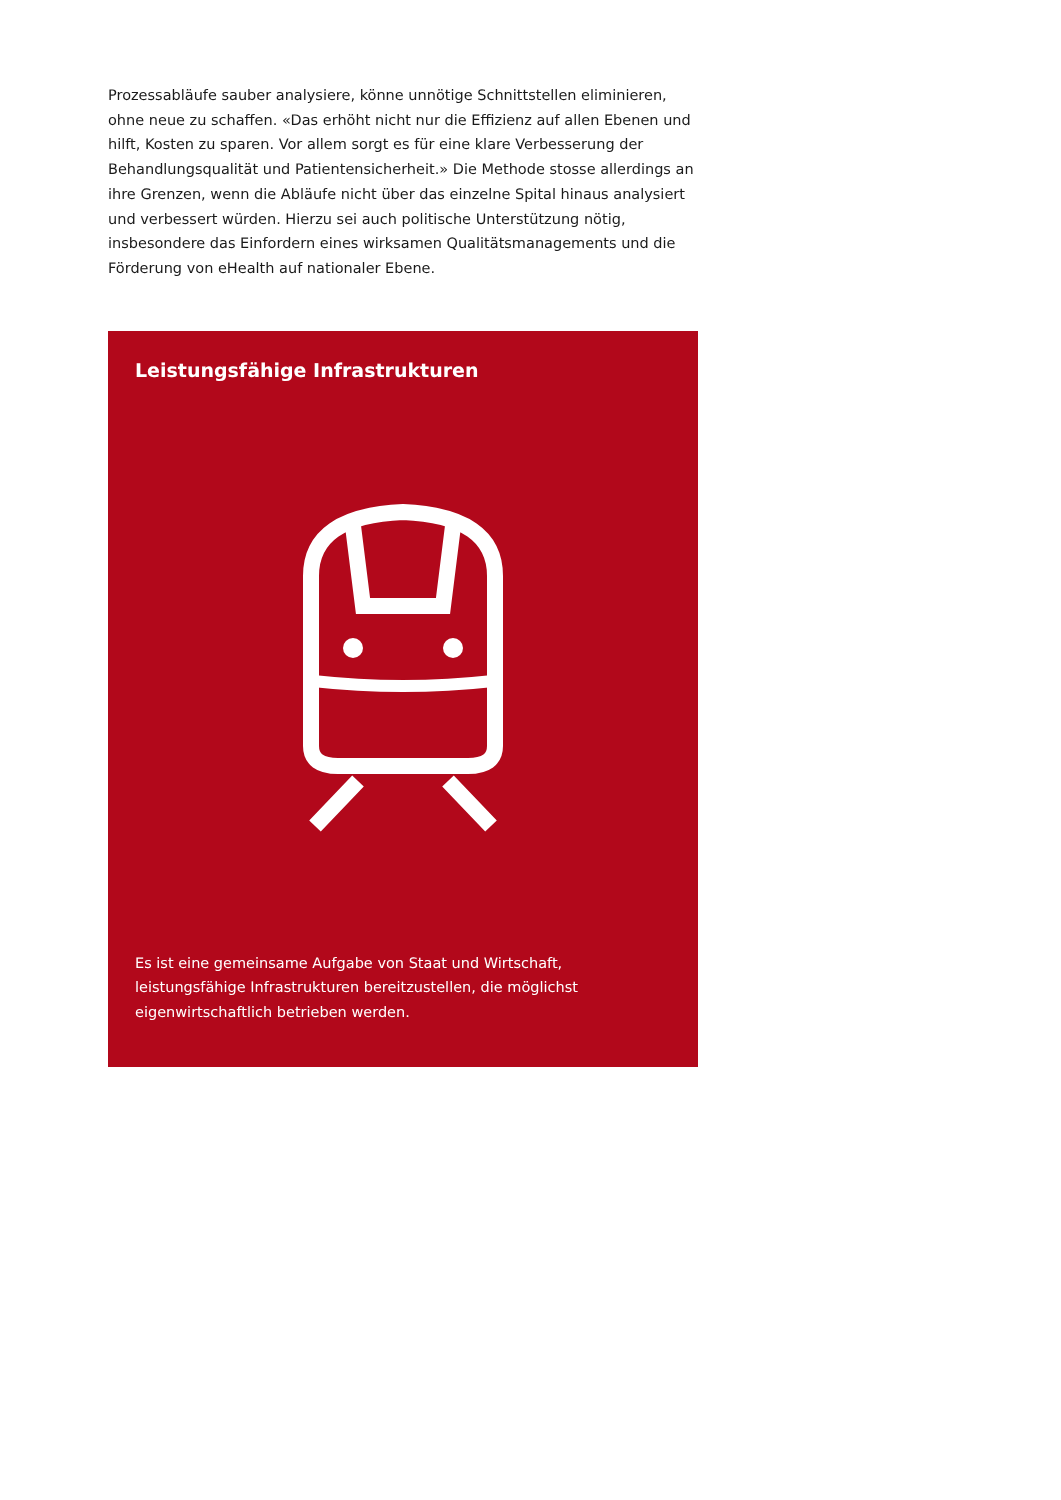Prozessabläufe sauber analysiere, könne unnötige Schnittstellen eliminieren, ohne neue zu schaffen. «Das erhöht nicht nur die Effizienz auf allen Ebenen und hilft, Kosten zu sparen. Vor allem sorgt es für eine klare Verbesserung der Behandlungsqualität und Patientensicherheit.» Die Methode stosse allerdings an ihre Grenzen, wenn die Abläufe nicht über das einzelne Spital hinaus analysiert und verbessert würden. Hierzu sei auch politische Unterstützung nötig, insbesondere das Einfordern eines wirksamen Qualitätsmanagements und die Förderung von eHealth auf nationaler Ebene.
Leistungsfähige Infrastrukturen
Es ist eine gemeinsame Aufgabe von Staat und Wirtschaft, leistungsfähige Infrastrukturen bereitzustellen, die möglichst eigenwirtschaftlich betrieben werden.